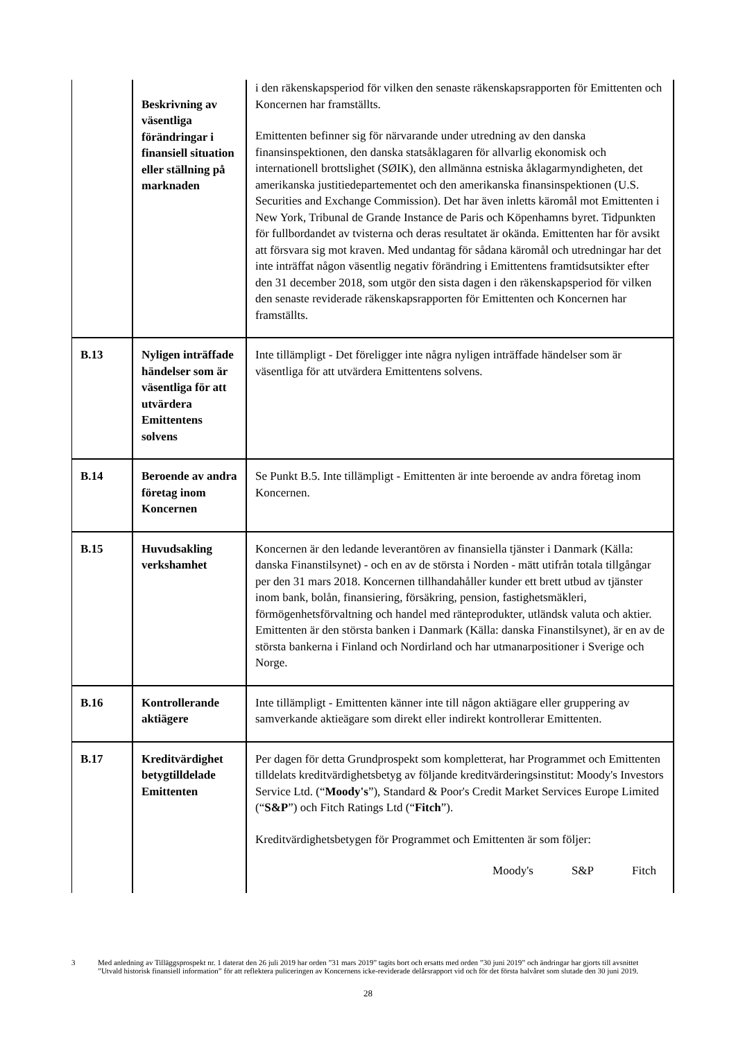| | Beskrivning av väsentliga förändringar i finansiell situation eller ställning på marknaden | i den räkenskapsperiod för vilken den senaste räkenskapsrapporten för Emittenten och Koncernen har framställts. Emittenten befinner sig för närvarande under utredning av den danska finansinspektionen, den danska statsåklagaren för allvarlig ekonomisk och internationell brottslighet (SØIK), den allmänna estniska åklagarmyndigheten, det amerikanska justitiedepartementet och den amerikanska finansinspektionen (U.S. Securities and Exchange Commission). Det har även inletts käromål mot Emittenten i New York, Tribunal de Grande Instance de Paris och Köpenhamns byret. Tidpunkten för fullbordandet av tvisterna och deras resultatet är okända. Emittenten har för avsikt att försvara sig mot kraven. Med undantag för sådana käromål och utredningar har det inte inträffat någon väsentlig negativ förändring i Emittentens framtidsutsikter efter den 31 december 2018, som utgör den sista dagen i den räkenskapsperiod för vilken den senaste reviderade räkenskapsrapporten för Emittenten och Koncernen har framställts. |
| B.13 | Nyligen inträffade händelser som är väsentliga för att utvärdera Emittentens solvens | Inte tillämpligt - Det föreligger inte några nyligen inträffade händelser som är väsentliga för att utvärdera Emittentens solvens. |
| B.14 | Beroende av andra företag inom Koncernen | Se Punkt B.5. Inte tillämpligt - Emittenten är inte beroende av andra företag inom Koncernen. |
| B.15 | Huvudsakling verkshamhet | Koncernen är den ledande leverantören av finansiella tjänster i Danmark (Källa: danska Finanstilsynet) - och en av de största i Norden - mätt utifrån totala tillgångar per den 31 mars 2018. Koncernen tillhandahåller kunder ett brett utbud av tjänster inom bank, bolån, finansiering, försäkring, pension, fastighetsmäkleri, förmögenhetsförvaltning och handel med ränteprodukter, utländsk valuta och aktier. Emittenten är den största banken i Danmark (Källa: danska Finanstilsynet), är en av de största bankerna i Finland och Nordirland och har utmanarpositioner i Sverige och Norge. |
| B.16 | Kontrollerande aktiägere | Inte tillämpligt - Emittenten känner inte till någon aktiägare eller gruppering av samverkande aktieägare som direkt eller indirekt kontrollerar Emittenten. |
| B.17 | Kreditvärdighet betygtilldelade Emittenten | Per dagen för detta Grundprospekt som kompletterat, har Programmet och Emittenten tilldelats kreditvärdighetsbetyg av följande kreditvärderingsinstitut: Moody's Investors Service Ltd. (“ Moody's ”), Standard & Poor's Credit Market Services Europe Limited (“ S&P ”) och Fitch Ratings Ltd (“ Fitch ”). Kreditvärdighetsbetygen för Programmet och Emittenten är som följer: Moody's S&P Fitch |
3
Med anledning av Tilläggsprospekt nr. 1 daterat den 26 juli 2019 har orden ”31 mars 2019” tagits bort och ersatts med orden ”30 juni 2019” och ändringar har gjorts till avsnittet ”Utvald historisk finansiell information” för att reflektera puliceringen av Koncernens icke-reviderade delårsrapport vid och för det första halvåret som slutade den 30 juni 2019.
28